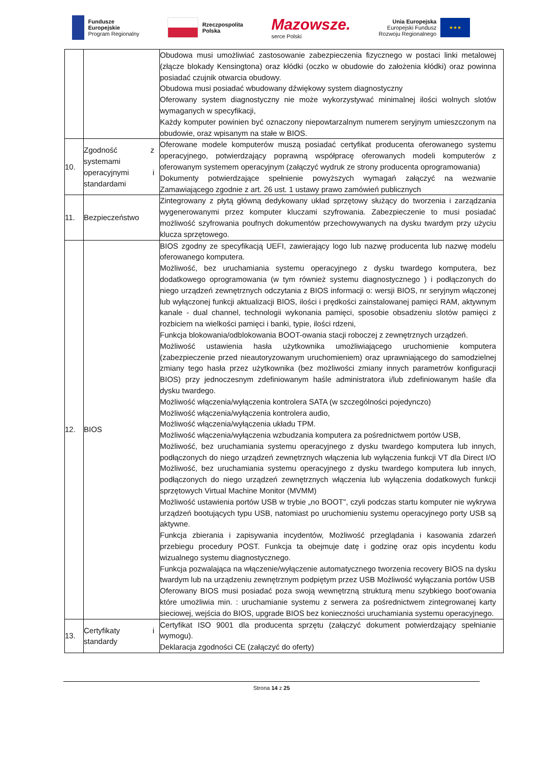Fundusze
Europejskie
Program Regionalny
Rzeczpospolita
Polska
Mazowsze.
serce Polski
Unia Europejska
Europejski Fundusz
Rozwoju Regionalnego
★★★
| | | Obudowa musi umożliwiać zastosowanie zabezpieczenia fizycznego w postaci linki metalowej (złącze blokady Kensingtona) oraz kłódki (oczko w obudowie do założenia kłódki) oraz powinna posiadać czujnik otwarcia obudowy. Obudowa musi posiadać wbudowany dźwiękowy system diagnostyczny Oferowany system diagnostyczny nie może wykorzystywać minimalnej ilości wolnych slotów wymaganych w specyfikacji, Każdy komputer powinien być oznaczony niepowtarzalnym numerem seryjnym umieszczonym na obudowie, oraz wpisanym na stałe w BIOS. |
| 10. | Zgodność z systemami operacyjnymi i standardami | Oferowane modele komputerów muszą posiadać certyfikat producenta oferowanego systemu operacyjnego, potwierdzający poprawną współpracę oferowanych modeli komputerów z oferowanym systemem operacyjnym (załączyć wydruk ze strony producenta oprogramowania) Dokumenty potwierdzające spełnienie powyższych wymagań załączyć na wezwanie Zamawiającego zgodnie z art. 26 ust. 1 ustawy prawo zamówień publicznych |
| 11. | Bezpieczeństwo | Zintegrowany z płytą główną dedykowany układ sprzętowy służący do tworzenia i zarządzania wygenerowanymi przez komputer kluczami szyfrowania. Zabezpieczenie to musi posiadać możliwość szyfrowania poufnych dokumentów przechowywanych na dysku twardym przy użyciu klucza sprzętowego. |
| 12. | BIOS | BIOS zgodny ze specyfikacją UEFI, zawierający logo lub nazwę producenta lub nazwę modelu oferowanego komputera. Możliwość, bez uruchamiania systemu operacyjnego z dysku twardego komputera, bez dodatkowego oprogramowania (w tym również systemu diagnostycznego ) i podłączonych do niego urządzeń zewnętrznych odczytania z BIOS informacji o: wersji BIOS, nr seryjnym włączonej lub wyłączonej funkcji aktualizacji BIOS, ilości i prędkości zainstalowanej pamięci RAM, aktywnym kanale - dual channel, technologii wykonania pamięci, sposobie obsadzeniu slotów pamięci z rozbiciem na wielkości pamięci i banki, typie, ilości rdzeni, Funkcja blokowania/odblokowania BOOT-owania stacji roboczej z zewnętrznych urządzeń. Możliwość ustawienia hasła użytkownika umożliwiającego uruchomienie komputera (zabezpieczenie przed nieautoryzowanym uruchomieniem) oraz uprawniającego do samodzielnej zmiany tego hasła przez użytkownika (bez możliwości zmiany innych parametrów konfiguracji BIOS) przy jednoczesnym zdefiniowanym haśle administratora i/lub zdefiniowanym haśle dla dysku twardego. Możliwość włączenia/wyłączenia kontrolera SATA (w szczególności pojedynczo) Możliwość włączenia/wyłączenia kontrolera audio, Możliwość włączenia/wyłączenia układu TPM. Możliwość włączenia/wyłączenia wzbudzania komputera za pośrednictwem portów USB, Możliwość, bez uruchamiania systemu operacyjnego z dysku twardego komputera lub innych, podłączonych do niego urządzeń zewnętrznych włączenia lub wyłączenia funkcji VT dla Direct I/O Możliwość, bez uruchamiania systemu operacyjnego z dysku twardego komputera lub innych, podłączonych do niego urządzeń zewnętrznych włączenia lub wyłączenia dodatkowych funkcji sprzętowych Virtual Machine Monitor (MVMM) Możliwość ustawienia portów USB w trybie „no BOOT", czyli podczas startu komputer nie wykrywa urządzeń bootujących typu USB, natomiast po uruchomieniu systemu operacyjnego porty USB są aktywne. Funkcja zbierania i zapisywania incydentów, Możliwość przeglądania i kasowania zdarzeń przebiegu procedury POST. Funkcja ta obejmuje datę i godzinę oraz opis incydentu kodu wizualnego systemu diagnostycznego. Funkcja pozwalająca na włączenie/wyłączenie automatycznego tworzenia recovery BIOS na dysku twardym lub na urządzeniu zewnętrznym podpiętym przez USB Możliwość wyłączania portów USB Oferowany BIOS musi posiadać poza swoją wewnętrzną strukturą menu szybkiego boot'owania które umożliwia min. : uruchamianie systemu z serwera za pośrednictwem zintegrowanej karty sieciowej, wejścia do BIOS, upgrade BIOS bez konieczności uruchamiania systemu operacyjnego. |
| 13. | Certyfikaty i standardy | Certyfikat ISO 9001 dla producenta sprzętu (załączyć dokument potwierdzający spełnianie wymogu). Deklaracja zgodności CE (załączyć do oferty) |
Strona 14 z 25